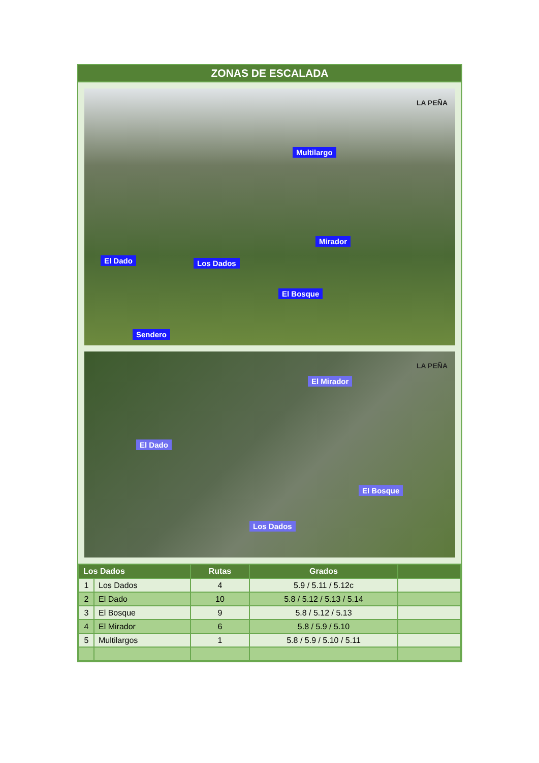ZONAS DE ESCALADA
Multilargo
Mirador
El Dado Los Dados
El Bosque
Sendero
LA PEÑA
El Mirador
El Dado
El Bosque
Los Dados
LA PEÑA
| Los Dados | | Rutas | Grados | |
| --- | --- | --- | --- | --- |
| 1 | Los Dados | 4 | 5.9 / 5.11 / 5.12c | |
| 2 | El Dado | 10 | 5.8 / 5.12 / 5.13 / 5.14 | |
| 3 | El Bosque | 9 | 5.8 / 5.12 / 5.13 | |
| 4 | El Mirador | 6 | 5.8 / 5.9 / 5.10 | |
| 5 | Multilargos | 1 | 5.8 / 5.9 / 5.10 / 5.11 | |